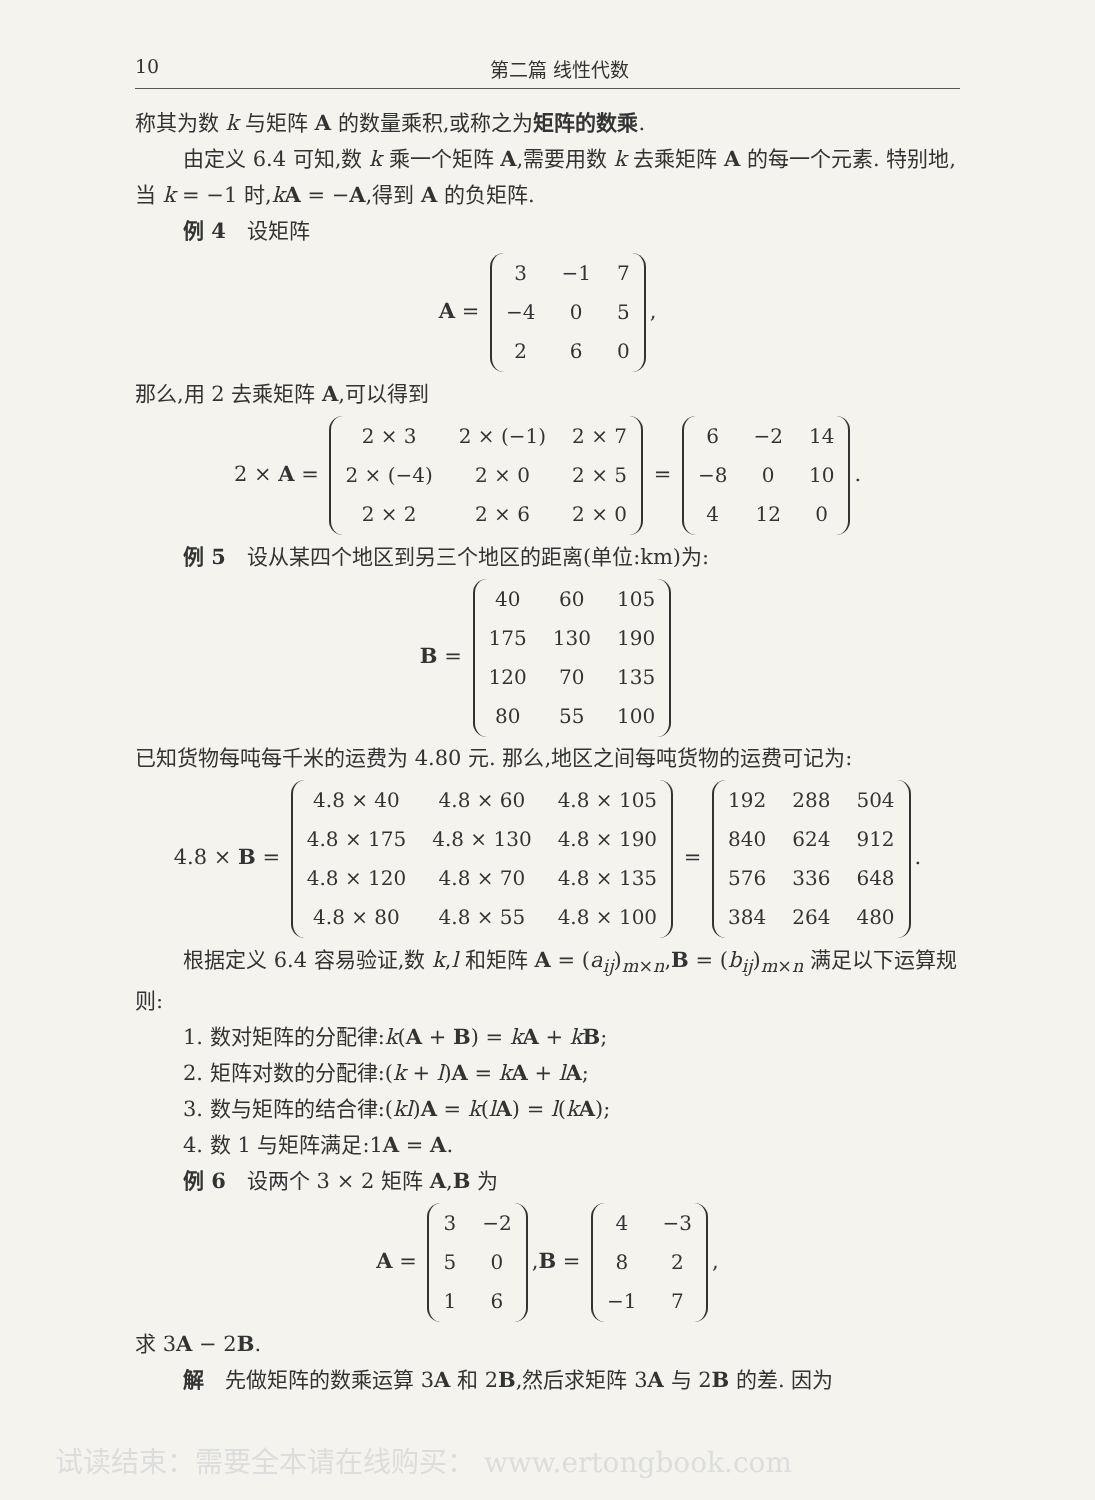10 第二篇 线性代数
称其为数 k 与矩阵 A 的数量乘积,或称之为矩阵的数乘.
由定义 6.4 可知,数 k 乘一个矩阵 A,需要用数 k 去乘矩阵 A 的每一个元素. 特别地,当 k = −1 时,kA = −A,得到 A 的负矩阵.
例 4　设矩阵
A =
| 3 | −1 | 7 |
| −4 | 0 | 5 |
| 2 | 6 | 0 |
,
那么,用 2 去乘矩阵 A,可以得到
2 × A =
| 2 × 3 | 2 × (−1) | 2 × 7 |
| 2 × (−4) | 2 × 0 | 2 × 5 |
| 2 × 2 | 2 × 6 | 2 × 0 |
=
| 6 | −2 | 14 |
| −8 | 0 | 10 |
| 4 | 12 | 0 |
.
例 5　设从某四个地区到另三个地区的距离(单位:km)为:
B =
| 40 | 60 | 105 |
| 175 | 130 | 190 |
| 120 | 70 | 135 |
| 80 | 55 | 100 |
已知货物每吨每千米的运费为 4.80 元. 那么,地区之间每吨货物的运费可记为:
4.8 × B =
| 4.8 × 40 | 4.8 × 60 | 4.8 × 105 |
| 4.8 × 175 | 4.8 × 130 | 4.8 × 190 |
| 4.8 × 120 | 4.8 × 70 | 4.8 × 135 |
| 4.8 × 80 | 4.8 × 55 | 4.8 × 100 |
=
| 192 | 288 | 504 |
| 840 | 624 | 912 |
| 576 | 336 | 648 |
| 384 | 264 | 480 |
.
根据定义 6.4 容易验证,数 k,l 和矩阵 A = (a<sub>ij</sub>)<sub>m×n</sub>,B = (b<sub>ij</sub>)<sub>m×n</sub> 满足以下运算规则:
1. 数对矩阵的分配律:k(A + B) = kA + kB;
2. 矩阵对数的分配律:(k + l)A = kA + lA;
3. 数与矩阵的结合律:(kl)A = k(lA) = l(kA);
4. 数 1 与矩阵满足:1A = A.
例 6　设两个 3 × 2 矩阵 A,B 为
A =
| 3 | −2 |
| 5 | 0 |
| 1 | 6 |
,B =
| 4 | −3 |
| 8 | 2 |
| −1 | 7 |
,
求 3A − 2B.
解　先做矩阵的数乘运算 3A 和 2B,然后求矩阵 3A 与 2B 的差. 因为
试读结束：需要全本请在线购买： www.ertongbook.com